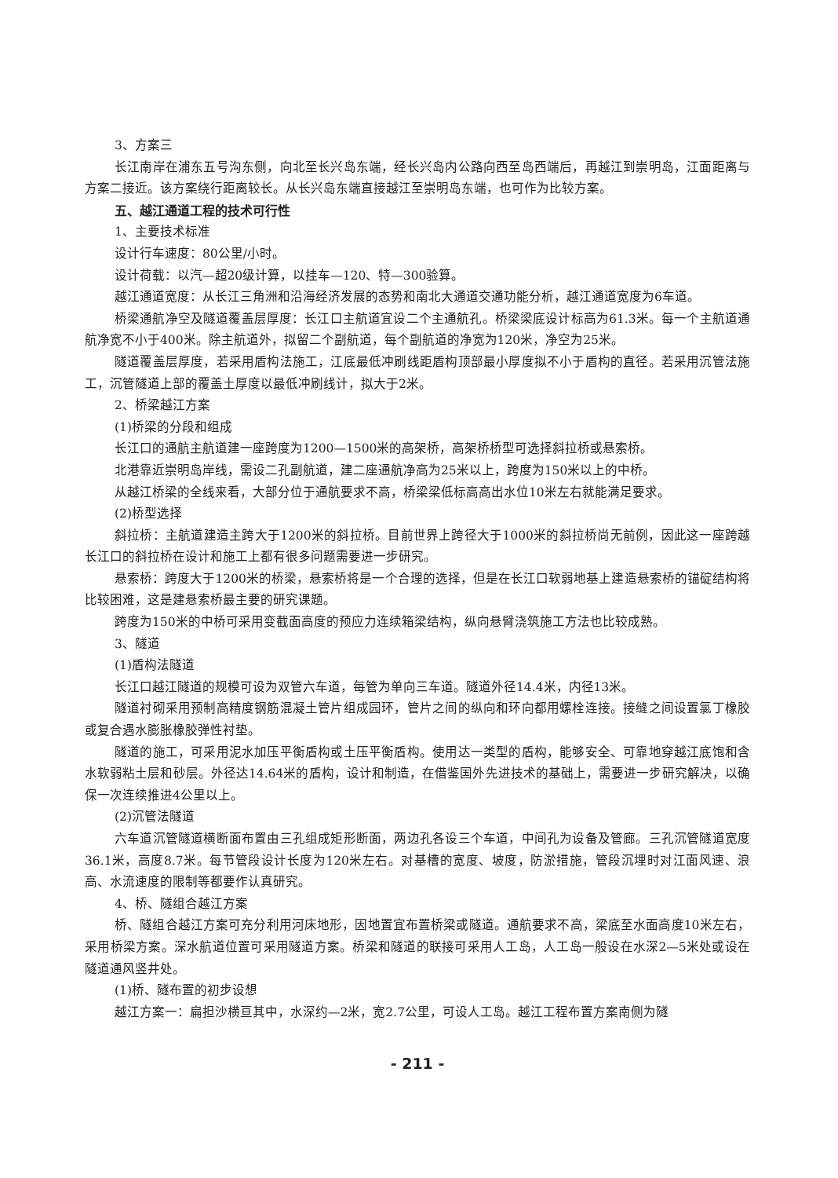3、方案三
长江南岸在浦东五号沟东侧，向北至长兴岛东端，经长兴岛内公路向西至岛西端后，再越江到崇明岛，江面距离与方案二接近。该方案绕行距离较长。从长兴岛东端直接越江至崇明岛东端，也可作为比较方案。
五、越江通道工程的技术可行性
1、主要技术标准
设计行车速度：80公里/小时。
设计荷载：以汽—超20级计算，以挂车—120、特—300验算。
越江通道宽度：从长江三角洲和沿海经济发展的态势和南北大通道交通功能分析，越江通道宽度为6车道。
桥梁通航净空及隧道覆盖层厚度：长江口主航道宜设二个主通航孔。桥梁梁底设计标高为61.3米。每一个主航道通航净宽不小于400米。除主航道外，拟留二个副航道，每个副航道的净宽为120米，净空为25米。
隧道覆盖层厚度，若采用盾构法施工，江底最低冲刷线距盾构顶部最小厚度拟不小于盾构的直径。若采用沉管法施工，沉管隧道上部的覆盖土厚度以最低冲刷线计，拟大于2米。
2、桥梁越江方案
(1)桥梁的分段和组成
长江口的通航主航道建一座跨度为1200—1500米的高架桥，高架桥桥型可选择斜拉桥或悬索桥。
北港靠近崇明岛岸线，需设二孔副航道，建二座通航净高为25米以上，跨度为150米以上的中桥。
从越江桥梁的全线来看，大部分位于通航要求不高，桥梁梁低标高高出水位10米左右就能满足要求。
(2)桥型选择
斜拉桥：主航道建造主跨大于1200米的斜拉桥。目前世界上跨径大于1000米的斜拉桥尚无前例，因此这一座跨越长江口的斜拉桥在设计和施工上都有很多问题需要进一步研究。
悬索桥：跨度大于1200米的桥梁，悬索桥将是一个合理的选择，但是在长江口软弱地基上建造悬索桥的锚碇结构将比较困难，这是建悬索桥最主要的研究课题。
跨度为150米的中桥可采用变截面高度的预应力连续箱梁结构，纵向悬臂浇筑施工方法也比较成熟。
3、隧道
(1)盾构法隧道
长江口越江隧道的规模可设为双管六车道，每管为单向三车道。隧道外径14.4米，内径13米。
隧道衬砌采用预制高精度钢筋混凝土管片组成园环，管片之间的纵向和环向都用螺栓连接。接缝之间设置氯丁橡胶或复合遇水膨胀橡胶弹性衬垫。
隧道的施工，可采用泥水加压平衡盾构或土压平衡盾构。使用达一类型的盾构，能够安全、可靠地穿越江底饱和含水软弱粘土层和砂层。外径达14.64米的盾构，设计和制造，在借鉴国外先进技术的基础上，需要进一步研究解决，以确保一次连续推进4公里以上。
(2)沉管法隧道
六车道沉管隧道横断面布置由三孔组成矩形断面，两边孔各设三个车道，中间孔为设备及管廊。三孔沉管隧道宽度36.1米，高度8.7米。每节管段设计长度为120米左右。对基槽的宽度、坡度，防淤措施，管段沉埋时对江面风速、浪高、水流速度的限制等都要作认真研究。
4、桥、隧组合越江方案
桥、隧组合越江方案可充分利用河床地形，因地置宜布置桥梁或隧道。通航要求不高，梁底至水面高度10米左右，采用桥梁方案。深水航道位置可采用隧道方案。桥梁和隧道的联接可采用人工岛，人工岛一般设在水深2—5米处或设在隧道通风竖井处。
(1)桥、隧布置的初步设想
越江方案一：扁担沙横亘其中，水深约—2米，宽2.7公里，可设人工岛。越江工程布置方案南侧为隧
- 211 -